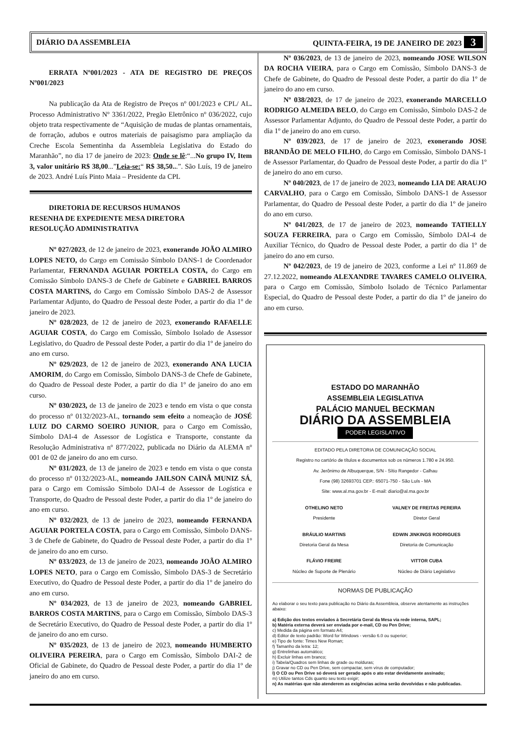DIÁRIO DA ASSEMBLEIA QUINTA-FEIRA, 19 DE JANEIRO DE 2023 3
ERRATA Nº001/2023 - ATA DE REGISTRO DE PREÇOS Nº001/2023
Na publicação da Ata de Registro de Preços nº 001/2023 e CPL/ AL. Processo Administrativo Nº 3361/2022, Pregão Eletrônico nº 036/2022, cujo objeto trata respectivamente de “Aquisição de mudas de plantas ornamentais, de forração, adubos e outros materiais de paisagismo para ampliação da Creche Escola Sementinha da Assembleia Legislativa do Estado do Maranhão”, no dia 17 de janeiro de 2023: Onde se lê:“...No grupo IV, Item 3, valor unitário R$ 38,00...”Leia-se:“ R$ 38,50...”. São Luís, 19 de janeiro de 2023. André Luís Pinto Maia – Presidente da CPL
DIRETORIA DE RECURSOS HUMANOS
RESENHA DE EXPEDIENTE MESA DIRETORA
RESOLUÇÃO ADMINISTRATIVA
Nº 027/2023, de 12 de janeiro de 2023, exonerando JOÃO ALMIRO LOPES NETO, do Cargo em Comissão Símbolo DANS-1 de Coordenador Parlamentar, FERNANDA AGUIAR PORTELA COSTA, do Cargo em Comissão Símbolo DANS-3 de Chefe de Gabinete e GABRIEL BARROS COSTA MARTINS, do Cargo em Comissão Símbolo DAS-2 de Assessor Parlamentar Adjunto, do Quadro de Pessoal deste Poder, a partir do dia 1º de janeiro de 2023.
Nº 028/2023, de 12 de janeiro de 2023, exonerando RAFAELLE AGUIAR COSTA, do Cargo em Comissão, Símbolo Isolado de Assessor Legislativo, do Quadro de Pessoal deste Poder, a partir do dia 1º de janeiro do ano em curso.
Nº 029/2023, de 12 de janeiro de 2023, exonerando ANA LUCIA AMORIM, do Cargo em Comissão, Símbolo DANS-3 de Chefe de Gabinete, do Quadro de Pessoal deste Poder, a partir do dia 1º de janeiro do ano em curso.
Nº 030/2023, de 13 de janeiro de 2023 e tendo em vista o que consta do processo nº 0132/2023-AL, tornando sem efeito a nomeação de JOSÉ LUIZ DO CARMO SOEIRO JUNIOR, para o Cargo em Comissão, Símbolo DAI-4 de Assessor de Logística e Transporte, constante da Resolução Administrativa nº 877/2022, publicada no Diário da ALEMA nº 001 de 02 de janeiro do ano em curso.
Nº 031/2023, de 13 de janeiro de 2023 e tendo em vista o que consta do processo nº 0132/2023-AL, nomeando JAILSON CAINÃ MUNIZ SÁ, para o Cargo em Comissão Símbolo DAI-4 de Assessor de Logística e Transporte, do Quadro de Pessoal deste Poder, a partir do dia 1º de janeiro do ano em curso.
Nº 032/2023, de 13 de janeiro de 2023, nomeando FERNANDA AGUIAR PORTELA COSTA, para o Cargo em Comissão, Símbolo DANS-3 de Chefe de Gabinete, do Quadro de Pessoal deste Poder, a partir do dia 1º de janeiro do ano em curso.
Nº 033/2023, de 13 de janeiro de 2023, nomeando JOÃO ALMIRO LOPES NETO, para o Cargo em Comissão, Símbolo DAS-3 de Secretário Executivo, do Quadro de Pessoal deste Poder, a partir do dia 1º de janeiro do ano em curso.
Nº 034/2023, de 13 de janeiro de 2023, nomeando GABRIEL BARROS COSTA MARTINS, para o Cargo em Comissão, Símbolo DAS-3 de Secretário Executivo, do Quadro de Pessoal deste Poder, a partir do dia 1º de janeiro do ano em curso.
Nº 035/2023, de 13 de janeiro de 2023, nomeando HUMBERTO OLIVEIRA PEREIRA, para o Cargo em Comissão, Símbolo DAI-2 de Oficial de Gabinete, do Quadro de Pessoal deste Poder, a partir do dia 1º de janeiro do ano em curso.
Nº 036/2023, de 13 de janeiro de 2023, nomeando JOSE WILSON DA ROCHA VIEIRA, para o Cargo em Comissão, Símbolo DANS-3 de Chefe de Gabinete, do Quadro de Pessoal deste Poder, a partir do dia 1º de janeiro do ano em curso.
Nº 038/2023, de 17 de janeiro de 2023, exonerando MARCELLO RODRIGO ALMEIDA BELO, do Cargo em Comissão, Símbolo DAS-2 de Assessor Parlamentar Adjunto, do Quadro de Pessoal deste Poder, a partir do dia 1º de janeiro do ano em curso.
Nº 039/2023, de 17 de janeiro de 2023, exonerando JOSE BRANDÃO DE MELO FILHO, do Cargo em Comissão, Símbolo DANS-1 de Assessor Parlamentar, do Quadro de Pessoal deste Poder, a partir do dia 1º de janeiro do ano em curso.
Nº 040/2023, de 17 de janeiro de 2023, nomeando LIA DE ARAUJO CARVALHO, para o Cargo em Comissão, Símbolo DANS-1 de Assessor Parlamentar, do Quadro de Pessoal deste Poder, a partir do dia 1º de janeiro do ano em curso.
Nº 041/2023, de 17 de janeiro de 2023, nomeando TATIELLY SOUZA FERREIRA, para o Cargo em Comissão, Símbolo DAI-4 de Auxiliar Técnico, do Quadro de Pessoal deste Poder, a partir do dia 1º de janeiro do ano em curso.
Nº 042/2023, de 19 de janeiro de 2023, conforme a Lei nº 11.869 de 27.12.2022, nomeando ALEXANDRE TAVARES CAMELO OLIVEIRA, para o Cargo em Comissão, Símbolo Isolado de Técnico Parlamentar Especial, do Quadro de Pessoal deste Poder, a partir do dia 1º de janeiro do ano em curso.
ESTADO DO MARANHÃO
ASSEMBLEIA LEGISLATIVA
PALÁCIO MANUEL BECKMAN
DIÁRIO DA ASSEMBLEIA
PODER LEGISLATIVO
EDITADO PELA DIRETORIA DE COMUNICAÇÃO SOCIAL
Registro no cartório de títulos e documentos sob os números 1.780 e 24.950.
Av. Jerônimo de Albuquerque, S/N - Sítio Rangedor - Calhau
Fone (98) 32693701 CEP.: 65071-750 - São Luís - MA
Site: www.al.ma.gov.br - E-mail: diario@al.ma.gov.br
OTHELINO NETO
Presidente
VALNEY DE FREITAS PEREIRA
Diretor Geral
BRÁULIO MARTINS
Diretoria Geral da Mesa
EDWIN JINKINGS RODRIGUES
Diretoria de Comunicação
FLÁVIO FREIRE
Núcleo de Suporte de Plenário
VITTOR CUBA
Núcleo de Diário Legislativo
NORMAS DE PUBLICAÇÃO
Ao elaborar o seu texto para publicação no Diário da Assembleia, observe atentamente as instruções abaixo:
a) Edição dos textos enviados à Secretária Geral da Mesa via rede interna, SAPL;
b) Matéria externa deverá ser enviada por e-mail, CD ou Pen Drive;
c) Medida da página em formato A4;
d) Editor de texto padrão: Word for Windows - versão 6.0 ou superior;
e) Tipo de fonte: Times New Roman;
f) Tamanho da letra: 12;
g) Entrelinhas automático;
h) Excluir linhas em branco;
i) Tabela/Quadros sem linhas de grade ou molduras;
j) Gravar no CD ou Pen Drive, sem compactar, sem vírus de computador;
l) O CD ou Pen Drive só deverá ser gerado após o ato estar devidamente assinado;
m) Utilize tantos Cds quanto seu texto exigir;
n) As matérias que não atenderem as exigências acima serão devolvidas e não publicadas.